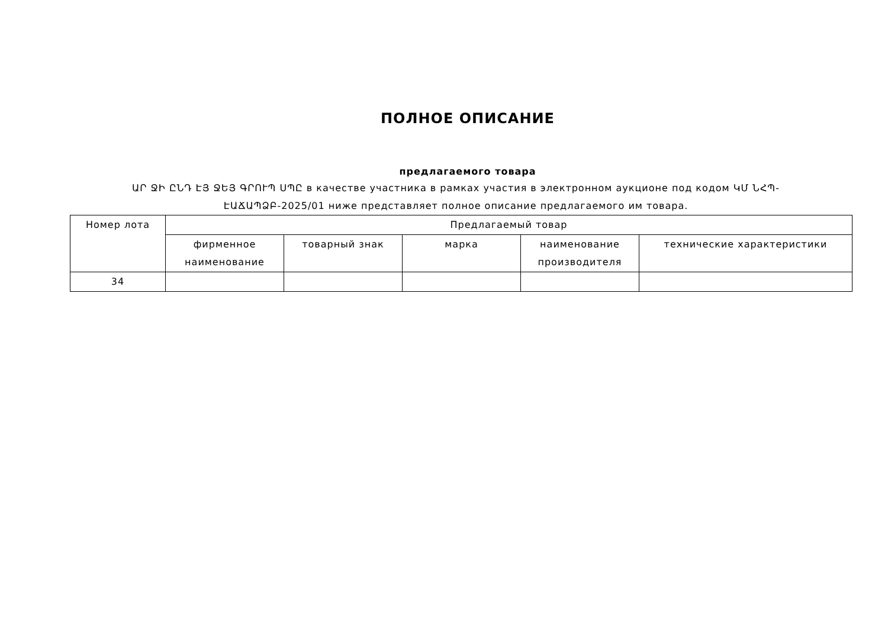ПОЛНОЕ ОПИСАНИЕ
предлагаемого товара
ԱՐ ՋԻ ԸՆԴ ԷՅ ՋԵՅ ԳՐՈՒՊ ՍՊԸ в качестве участника в рамках участия в электронном аукционе под кодом ԿՄ ՆՀՊ-ԷԱՃԱՊՁԲ-2025/01 ниже представляет полное описание предлагаемого им товара.
| Номер лота | Предлагаемый товар | | | | |
| --- | --- | --- | --- | --- | --- |
| | фирменное наименование | товарный знак | марка | наименование производителя | технические характеристики |
| 34 | | | | | |